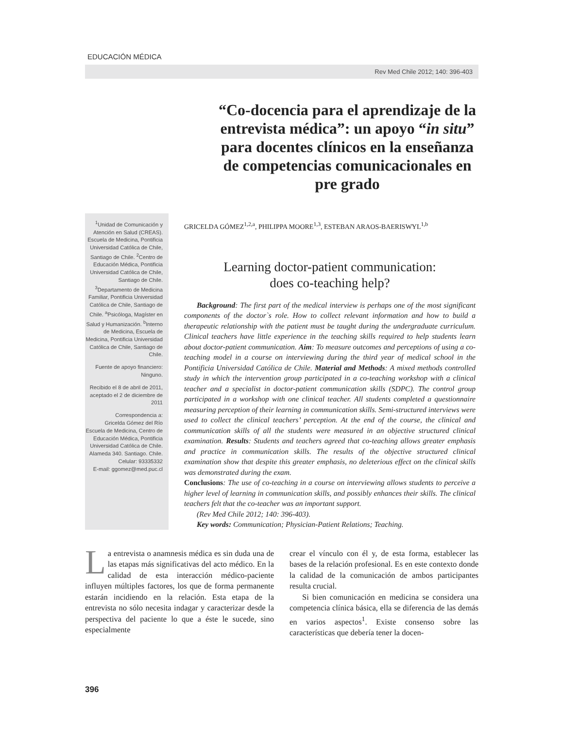EDUCACIÓN MÉDICA
Rev Med Chile 2012; 140: 396-403
“Co-docencia para el aprendizaje de la entrevista médica”: un apoyo “in situ” para docentes clínicos en la enseñanza de competencias comunicacionales en pre grado
<sup>1</sup> Unidad de Comunicación y Atención en Salud (CREAS). Escuela de Medicina, Pontificia Universidad Católica de Chile, Santiago de Chile. <sup>2</sup>Centro de Educación Médica, Pontificia Universidad Católica de Chile, Santiago de Chile. <sup>3</sup>Departamento de Medicina Familiar, Pontificia Universidad Católica de Chile, Santiago de Chile. <sup>a</sup>Psicóloga, Magíster en Salud y Humanización. <sup>b</sup>Interno de Medicina, Escuela de Medicina, Pontificia Universidad Católica de Chile, Santiago de Chile.
Fuente de apoyo financiero: Ninguno.
Recibido el 8 de abril de 2011, aceptado el 2 de diciembre de 2011
Correspondencia a:
Gricelda Gómez del Río Escuela de Medicina, Centro de Educación Médica, Pontificia Universidad Católica de Chile.
Alameda 340. Santiago. Chile.
Celular: 93335332
E-mail: ggomez@med.puc.cl
GRICELDA GÓMEZ<sup>1,2,a</sup>, PHILIPPA MOORE<sup>1,3</sup>, ESTEBAN ARAOS-BAERISWYL<sup>1,b</sup>
Learning doctor-patient communication:
does co-teaching help?
Background: The first part of the medical interview is perhaps one of the most significant components of the doctor`s role. How to collect relevant information and how to build a therapeutic relationship with the patient must be taught during the undergraduate curriculum. Clinical teachers have little experience in the teaching skills required to help students learn about doctor-patient communication. Aim: To measure outcomes and perceptions of using a co-teaching model in a course on interviewing during the third year of medical school in the Pontificia Universidad Católica de Chile. Material and Methods: A mixed methods controlled study in which the intervention group participated in a co-teaching workshop with a clinical teacher and a specialist in doctor-patient communication skills (SDPC). The control group participated in a workshop with one clinical teacher. All students completed a questionnaire measuring perception of their learning in communication skills. Semi-structured interviews were used to collect the clinical teachers’ perception. At the end of the course, the clinical and communication skills of all the students were measured in an objective structured clinical examination. Results: Students and teachers agreed that co-teaching allows greater emphasis and practice in communication skills. The results of the objective structured clinical examination show that despite this greater emphasis, no deleterious effect on the clinical skills was demonstrated during the exam.
Conclusions: The use of co-teaching in a course on interviewing allows students to perceive a higher level of learning in communication skills, and possibly enhances their skills. The clinical teachers felt that the co-teacher was an important support.
(Rev Med Chile 2012; 140: 396-403).
Key words: Communication; Physician-Patient Relations; Teaching.
La entrevista o anamnesis médica es sin duda una de las etapas más significativas del acto médico. En la calidad de esta interacción médico-paciente influyen múltiples factores, los que de forma permanente estarán incidiendo en la relación. Esta etapa de la entrevista no sólo necesita indagar y caracterizar desde la perspectiva del paciente lo que a éste le sucede, sino especialmente
crear el vínculo con él y, de esta forma, establecer las bases de la relación profesional. Es en este contexto donde la calidad de la comunicación de ambos participantes resulta crucial.
Si bien comunicación en medicina se considera una competencia clínica básica, ella se diferencia de las demás en varios aspectos<sup>1</sup>. Existe consenso sobre las características que debería tener la docen-
396